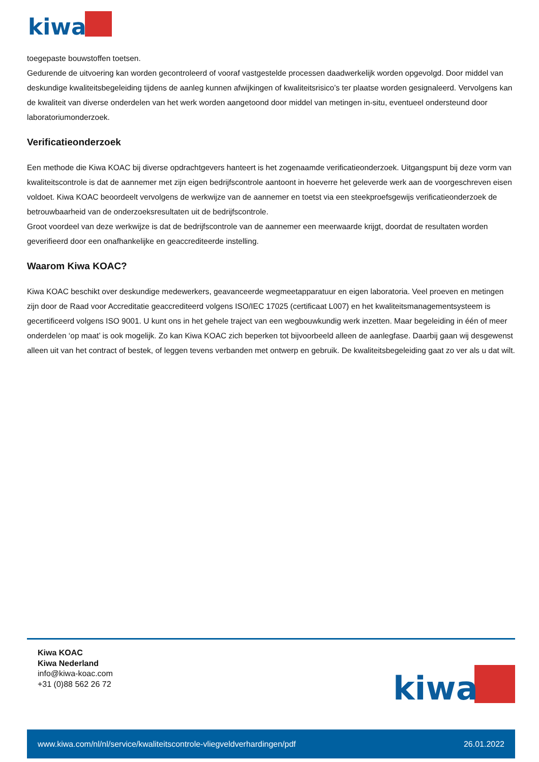kiwa
toegepaste bouwstoffen toetsen.
Gedurende de uitvoering kan worden gecontroleerd of vooraf vastgestelde processen daadwerkelijk worden opgevolgd. Door middel van deskundige kwaliteitsbegeleiding tijdens de aanleg kunnen afwijkingen of kwaliteitsrisico’s ter plaatse worden gesignaleerd. Vervolgens kan de kwaliteit van diverse onderdelen van het werk worden aangetoond door middel van metingen in-situ, eventueel ondersteund door laboratoriumonderzoek.
Verificatieonderzoek
Een methode die Kiwa KOAC bij diverse opdrachtgevers hanteert is het zogenaamde verificatieonderzoek. Uitgangspunt bij deze vorm van kwaliteitscontrole is dat de aannemer met zijn eigen bedrijfscontrole aantoont in hoeverre het geleverde werk aan de voorgeschreven eisen voldoet. Kiwa KOAC beoordeelt vervolgens de werkwijze van de aannemer en toetst via een steekproefsgewijs verificatieonderzoek de betrouwbaarheid van de onderzoeksresultaten uit de bedrijfscontrole.
Groot voordeel van deze werkwijze is dat de bedrijfscontrole van de aannemer een meerwaarde krijgt, doordat de resultaten worden geverifieerd door een onafhankelijke en geaccrediteerde instelling.
Waarom Kiwa KOAC?
Kiwa KOAC beschikt over deskundige medewerkers, geavanceerde wegmeetapparatuur en eigen laboratoria. Veel proeven en metingen zijn door de Raad voor Accreditatie geaccrediteerd volgens ISO/IEC 17025 (certificaat L007) en het kwaliteitsmanagementsysteem is gecertificeerd volgens ISO 9001. U kunt ons in het gehele traject van een wegbouwkundig werk inzetten. Maar begeleiding in één of meer onderdelen ‘op maat’ is ook mogelijk. Zo kan Kiwa KOAC zich beperken tot bijvoorbeeld alleen de aanlegfase. Daarbij gaan wij desgewenst alleen uit van het contract of bestek, of leggen tevens verbanden met ontwerp en gebruik. De kwaliteitsbegeleiding gaat zo ver als u dat wilt.
Kiwa KOAC
Kiwa Nederland
info@kiwa-koac.com
+31 (0)88 562 26 72
kiwa
www.kiwa.com/nl/nl/service/kwaliteitscontrole-vliegveldverhardingen/pdf 26.01.2022